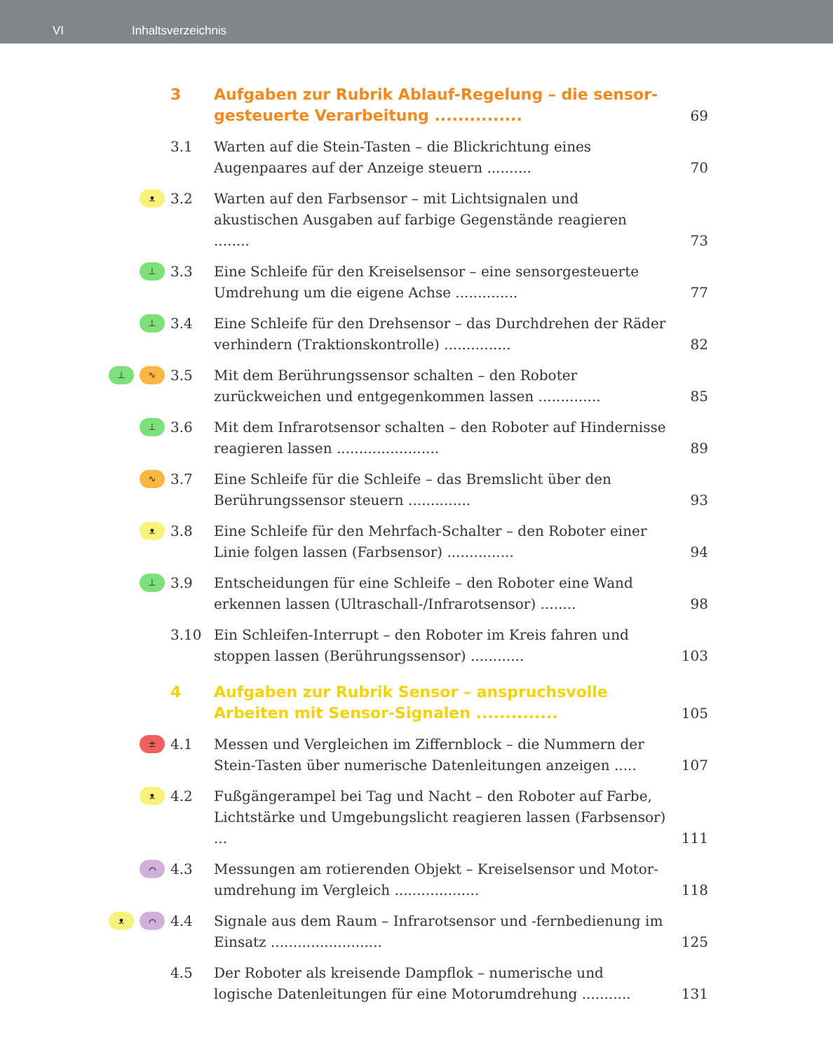VI Inhaltsverzeichnis
3 Aufgaben zur Rubrik Ablauf-Regelung – die sensor-gesteuerte Verarbeitung ...............
69
3.1 Warten auf die Stein-Tasten – die Blickrichtung eines Augenpaares auf der Anzeige steuern ..........
70
ᴥ
3.2 Warten auf den Farbsensor – mit Lichtsignalen und akustischen Ausgaben auf farbige Gegenstände reagieren ........
73
⊥
3.3 Eine Schleife für den Kreiselsensor – eine sensorgesteuerte Umdrehung um die eigene Achse ..............
77
⊥
3.4 Eine Schleife für den Drehsensor – das Durchdrehen der Räder verhindern (Traktionskontrolle) ...............
82
⊥ ∿
3.5 Mit dem Berührungssensor schalten – den Roboter zurückweichen und entgegenkommen lassen ..............
85
⊥
3.6 Mit dem Infrarotsensor schalten – den Roboter auf Hindernisse reagieren lassen .......................
89
∿
3.7 Eine Schleife für die Schleife – das Bremslicht über den Berührungssensor steuern ..............
93
ᴥ
3.8 Eine Schleife für den Mehrfach-Schalter – den Roboter einer Linie folgen lassen (Farbsensor) ...............
94
⊥
3.9 Entscheidungen für eine Schleife – den Roboter eine Wand erkennen lassen (Ultraschall-/Infrarotsensor) ........
98
3.10 Ein Schleifen-Interrupt – den Roboter im Kreis fahren und stoppen lassen (Berührungssensor) ............
103
4 Aufgaben zur Rubrik Sensor – anspruchsvolle Arbeiten mit Sensor-Signalen ..............
105
±
4.1 Messen und Vergleichen im Ziffernblock – die Nummern der Stein-Tasten über numerische Datenleitungen anzeigen .....
107
ᴥ
4.2 Fußgängerampel bei Tag und Nacht – den Roboter auf Farbe, Lichtstärke und Umgebungslicht reagieren lassen (Farbsensor) ...
111
⌒
4.3 Messungen am rotierenden Objekt – Kreiselsensor und Motor-umdrehung im Vergleich ...................
118
ᴥ ⌒
4.4 Signale aus dem Raum – Infrarotsensor und -fernbedienung im Einsatz .........................
125
4.5 Der Roboter als kreisende Dampflok – numerische und logische Datenleitungen für eine Motorumdrehung ...........
131